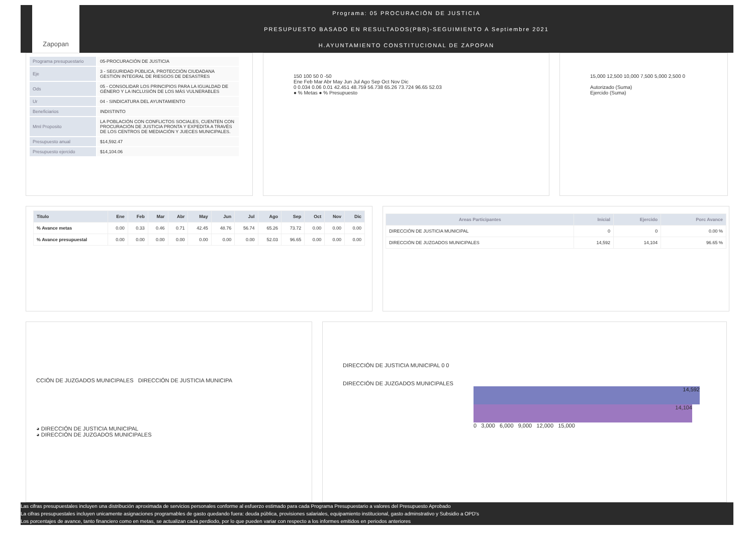Zapopan
Programa: 05 PROCURACIÓN DE JUSTICIA
PRESUPUESTO BASADO EN RESULTADOS(PBR)-SEGUIMIENTO A Septiembre 2021
H.AYUNTAMIENTO CONSTITUCIONAL DE ZAPOPAN
| Programa presupuestario | 05-PROCURACIÓN DE JUSTICIA |
| Eje | 3 - SEGURIDAD PÚBLICA, PROTECCIÓN CIUDADANA GESTIÓN INTEGRAL DE RIESGOS DE DESASTRES |
| Ods | 05 - CONSOLIDAR LOS PRINCIPIOS PARA LA IGUALDAD DE GÉNERO Y LA INCLUSIÓN DE LOS MÁS VULNERABLES |
| Ur | 04 - SINDICATURA DEL AYUNTAMIENTO |
| Beneficiarios | INDISTINTO |
| Mml Proposito | LA POBLACIÓN CON CONFLICTOS SOCIALES, CUENTEN CON PROCURACIÓN DE JUSTICIA PRONTA Y EXPEDITA A TRAVÉS DE LOS CENTROS DE MEDIACIÓN Y JUECES MUNICIPALES. |
| Presupuesto anual | $14,592.47 |
| Presupuesto ejercido | $14,104.06 |
150 100 50 0 -50
Ene Feb Mar Abr May Jun Jul Ago Sep Oct Nov Dic
0 0.034 0.06 0.01 42.451 48.759 56.738 65.26 73.724 96.65 52.03
● % Metas ● % Presupuesto
15,000 12,500 10,000 7,500 5,000 2,500 0
Autorizado (Suma)
Ejercido (Suma)
| Titulo | Ene | Feb | Mar | Abr | May | Jun | Jul | Ago | Sep | Oct | Nov | Dic |
| --- | --- | --- | --- | --- | --- | --- | --- | --- | --- | --- | --- | --- |
| % Avance metas | 0.00 | 0.33 | 0.46 | 0.71 | 42.45 | 48.76 | 56.74 | 65.26 | 73.72 | 0.00 | 0.00 | 0.00 |
| % Avance presupuestal | 0.00 | 0.00 | 0.00 | 0.00 | 0.00 | 0.00 | 0.00 | 52.03 | 96.65 | 0.00 | 0.00 | 0.00 |
| Areas Participantes | Inicial | Ejercido | Porc Avance |
| --- | --- | --- | --- |
| DIRECCIÓN DE JUSTICIA MUNICIPAL | 0 | 0 | 0.00 % |
| DIRECCIÓN DE JUZGADOS MUNICIPALES | 14,592 | 14,104 | 96.65 % |
CCIÓN DE JUZGADOS MUNICIPALES DIRECCIÓN DE JUSTICIA MUNICIPA
◕ DIRECCIÓN DE JUSTICIA MUNICIPAL
◕ DIRECCIÓN DE JUZGADOS MUNICIPALES
DIRECCIÓN DE JUSTICIA MUNICIPAL 0 0
DIRECCIÓN DE JUZGADOS MUNICIPALES
14,592
14,104
0 3,000 6,000 9,000 12,000 15,000
Las cifras presupuestales incluyen una distribución aproximada de servicios personales conforme al esfuerzo estimado para cada Programa Presupuestario a valores del Presupuesto Aprobado
La cifras presupuestales incluyen unicamente asignaciones programables de gasto quedando fuera: deuda pública, provisiones salariales, equipamiento institucional, gasto adminstrativo y Subsidio a OPD's
Los porcentajes de avance, tanto financiero como en metas, se actualizan cada perdiodo, por lo que pueden variar con respecto a los informes emitidos en periodos anteriores